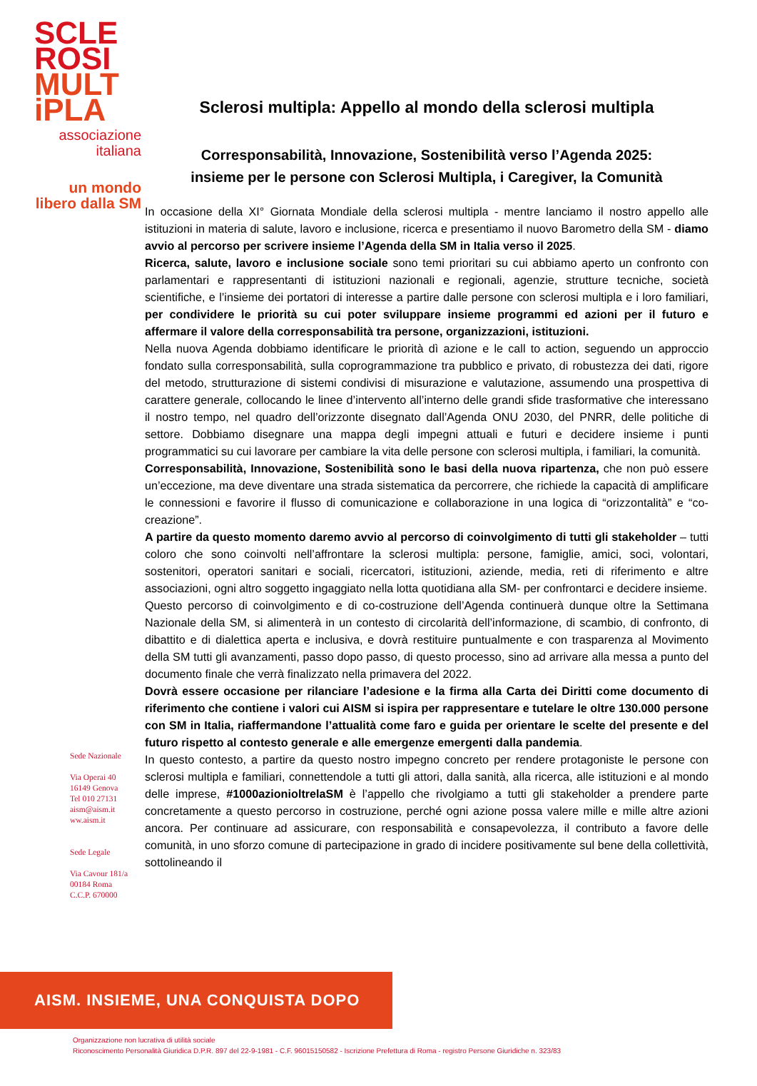SCLE
ROSI
MULT
iPLA
associazione
italiana
un mondo
libero dalla SM
Sclerosi multipla: Appello al mondo della sclerosi multipla
Corresponsabilità, Innovazione, Sostenibilità verso l’Agenda 2025:
insieme per le persone con Sclerosi Multipla, i Caregiver, la Comunità
In occasione della XI° Giornata Mondiale della sclerosi multipla - mentre lanciamo il nostro appello alle istituzioni in materia di salute, lavoro e inclusione, ricerca e presentiamo il nuovo Barometro della SM - diamo avvio al percorso per scrivere insieme l’Agenda della SM in Italia verso il 2025.
Ricerca, salute, lavoro e inclusione sociale sono temi prioritari su cui abbiamo aperto un confronto con parlamentari e rappresentanti di istituzioni nazionali e regionali, agenzie, strutture tecniche, società scientifiche, e l’insieme dei portatori di interesse a partire dalle persone con sclerosi multipla e i loro familiari, per condividere le priorità su cui poter sviluppare insieme programmi ed azioni per il futuro e affermare il valore della corresponsabilità tra persone, organizzazioni, istituzioni.
Nella nuova Agenda dobbiamo identificare le priorità dì azione e le call to action, seguendo un approccio fondato sulla corresponsabilità, sulla coprogrammazione tra pubblico e privato, di robustezza dei dati, rigore del metodo, strutturazione di sistemi condivisi di misurazione e valutazione, assumendo una prospettiva di carattere generale, collocando le linee d’intervento all’interno delle grandi sfide trasformative che interessano il nostro tempo, nel quadro dell’orizzonte disegnato dall’Agenda ONU 2030, del PNRR, delle politiche di settore. Dobbiamo disegnare una mappa degli impegni attuali e futuri e decidere insieme i punti programmatici su cui lavorare per cambiare la vita delle persone con sclerosi multipla, i familiari, la comunità.
Corresponsabilità, Innovazione, Sostenibilità sono le basi della nuova ripartenza, che non può essere un’eccezione, ma deve diventare una strada sistematica da percorrere, che richiede la capacità di amplificare le connessioni e favorire il flusso di comunicazione e collaborazione in una logica di “orizzontalità” e “co-creazione”.
A partire da questo momento daremo avvio al percorso di coinvolgimento di tutti gli stakeholder – tutti coloro che sono coinvolti nell’affrontare la sclerosi multipla: persone, famiglie, amici, soci, volontari, sostenitori, operatori sanitari e sociali, ricercatori, istituzioni, aziende, media, reti di riferimento e altre associazioni, ogni altro soggetto ingaggiato nella lotta quotidiana alla SM- per confrontarci e decidere insieme.
Questo percorso di coinvolgimento e di co-costruzione dell’Agenda continuerà dunque oltre la Settimana Nazionale della SM, si alimenterà in un contesto di circolarità dell’informazione, di scambio, di confronto, di dibattito e di dialettica aperta e inclusiva, e dovrà restituire puntualmente e con trasparenza al Movimento della SM tutti gli avanzamenti, passo dopo passo, di questo processo, sino ad arrivare alla messa a punto del documento finale che verrà finalizzato nella primavera del 2022.
Dovrà essere occasione per rilanciare l’adesione e la firma alla Carta dei Diritti come documento di riferimento che contiene i valori cui AISM si ispira per rappresentare e tutelare le oltre 130.000 persone con SM in Italia, riaffermandone l’attualità come faro e guida per orientare le scelte del presente e del futuro rispetto al contesto generale e alle emergenze emergenti dalla pandemia.
In questo contesto, a partire da questo nostro impegno concreto per rendere protagoniste le persone con sclerosi multipla e familiari, connettendole a tutti gli attori, dalla sanità, alla ricerca, alle istituzioni e al mondo delle imprese, #1000azionioltrelaSM è l’appello che rivolgiamo a tutti gli stakeholder a prendere parte concretamente a questo percorso in costruzione, perché ogni azione possa valere mille e mille altre azioni ancora. Per continuare ad assicurare, con responsabilità e consapevolezza, il contributo a favore delle comunità, in uno sforzo comune di partecipazione in grado di incidere positivamente sul bene della collettività, sottolineando il
Sede Nazionale
Via Operai 40
16149 Genova
Tel 010 27131
aism@aism.it
ww.aism.it
Sede Legale
Via Cavour 181/a
00184 Roma
C.C.P. 670000
AISM. INSIEME, UNA CONQUISTA DOPO L’ALTRA
Organizzazione non lucrativa di utilità sociale
Riconoscimento Personalità Giuridica D.P.R. 897 del 22-9-1981 - C.F. 96015150582 - Iscrizione Prefettura di Roma - registro Persone Giuridiche n. 323/83